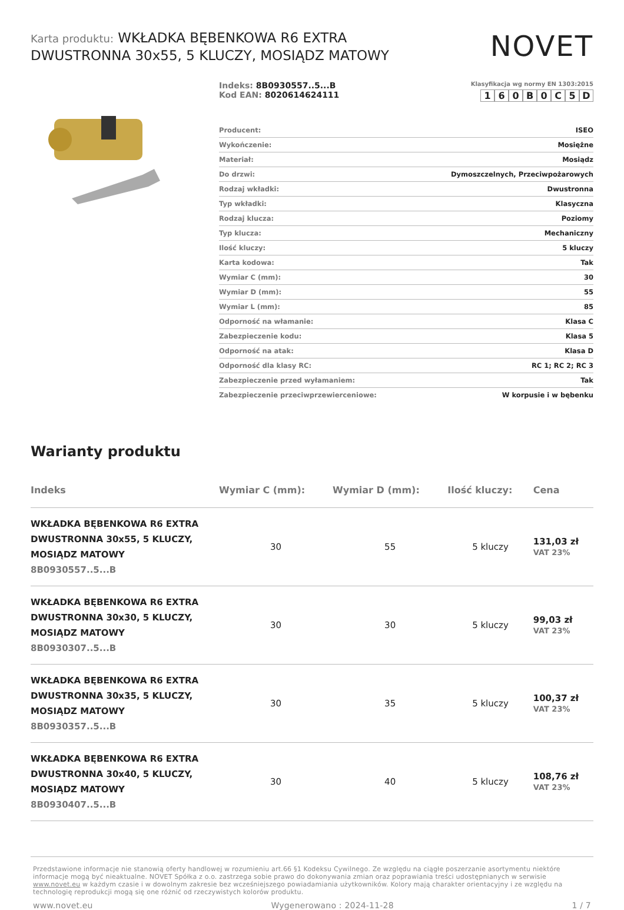Karta produktu: WKŁADKA BĘBENKOWA R6 EXTRA DWUSTRONNA 30x55, 5 KLUCZY, MOSIĄDZ MATOWY
NOVET
Indeks: 8B0930557..5...B
Kod EAN: 8020614624111
Klasyfikacja wg normy EN 1303:2015
160 B 0 C 5 D
| Producent: | ISEO |
| Wykończenie: | Mosiężne |
| Materiał: | Mosiądz |
| Do drzwi: | Dymoszczelnych, Przeciwpożarowych |
| Rodzaj wkładki: | Dwustronna |
| Typ wkładki: | Klasyczna |
| Rodzaj klucza: | Poziomy |
| Typ klucza: | Mechaniczny |
| Ilość kluczy: | 5 kluczy |
| Karta kodowa: | Tak |
| Wymiar C (mm): | 30 |
| Wymiar D (mm): | 55 |
| Wymiar L (mm): | 85 |
| Odporność na włamanie: | Klasa C |
| Zabezpieczenie kodu: | Klasa 5 |
| Odporność na atak: | Klasa D |
| Odporność dla klasy RC: | RC 1; RC 2; RC 3 |
| Zabezpieczenie przed wyłamaniem: | Tak |
| Zabezpieczenie przeciwprzewierceniowe: | W korpusie i w bębenku |
Warianty produktu
| Indeks | Wymiar C (mm): | Wymiar D (mm): | Ilość kluczy: | Cena |
| --- | --- | --- | --- | --- |
| WKŁADKA BĘBENKOWA R6 EXTRA DWUSTRONNA 30x55, 5 KLUCZY, MOSIĄDZ MATOWY 8B0930557..5...B | 30 | 55 | 5 kluczy | 131,03 zł VAT 23% |
| WKŁADKA BĘBENKOWA R6 EXTRA DWUSTRONNA 30x30, 5 KLUCZY, MOSIĄDZ MATOWY 8B0930307..5...B | 30 | 30 | 5 kluczy | 99,03 zł VAT 23% |
| WKŁADKA BĘBENKOWA R6 EXTRA DWUSTRONNA 30x35, 5 KLUCZY, MOSIĄDZ MATOWY 8B0930357..5...B | 30 | 35 | 5 kluczy | 100,37 zł VAT 23% |
| WKŁADKA BĘBENKOWA R6 EXTRA DWUSTRONNA 30x40, 5 KLUCZY, MOSIĄDZ MATOWY 8B0930407..5...B | 30 | 40 | 5 kluczy | 108,76 zł VAT 23% |
Przedstawione informacje nie stanowią oferty handlowej w rozumieniu art.66 §1 Kodeksu Cywilnego. Ze względu na ciągłe poszerzanie asortymentu niektóre informacje mogą być nieaktualne. NOVET Spółka z o.o. zastrzega sobie prawo do dokonywania zmian oraz poprawiania treści udostępnianych w serwisie www.novet.eu w każdym czasie i w dowolnym zakresie bez wcześniejszego powiadamiania użytkowników. Kolory mają charakter orientacyjny i ze względu na technologię reprodukcji mogą się one różnić od rzeczywistych kolorów produktu.
www.novet.eu Wygenerowano : 2024-11-28 1 / 7